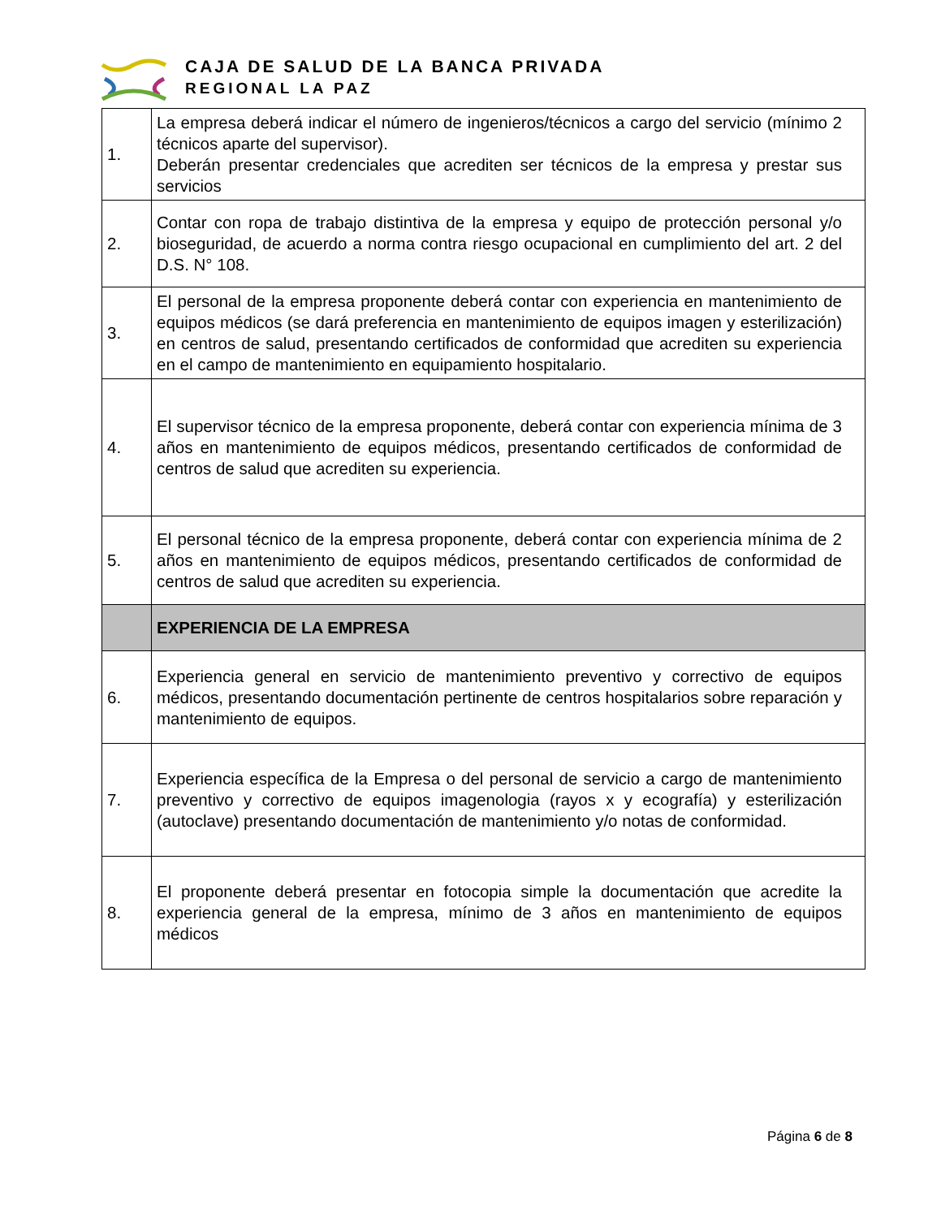CAJA DE SALUD DE LA BANCA PRIVADA
REGIONAL LA PAZ
| 1. | La empresa deberá indicar el número de ingenieros/técnicos a cargo del servicio (mínimo 2 técnicos aparte del supervisor). Deberán presentar credenciales que acrediten ser técnicos de la empresa y prestar sus servicios |
| 2. | Contar con ropa de trabajo distintiva de la empresa y equipo de protección personal y/o bioseguridad, de acuerdo a norma contra riesgo ocupacional en cumplimiento del art. 2 del D.S. N° 108. |
| 3. | El personal de la empresa proponente deberá contar con experiencia en mantenimiento de equipos médicos (se dará preferencia en mantenimiento de equipos imagen y esterilización) en centros de salud, presentando certificados de conformidad que acrediten su experiencia en el campo de mantenimiento en equipamiento hospitalario. |
| 4. | El supervisor técnico de la empresa proponente, deberá contar con experiencia mínima de 3 años en mantenimiento de equipos médicos, presentando certificados de conformidad de centros de salud que acrediten su experiencia. |
| 5. | El personal técnico de la empresa proponente, deberá contar con experiencia mínima de 2 años en mantenimiento de equipos médicos, presentando certificados de conformidad de centros de salud que acrediten su experiencia. |
| | EXPERIENCIA DE LA EMPRESA |
| 6. | Experiencia general en servicio de mantenimiento preventivo y correctivo de equipos médicos, presentando documentación pertinente de centros hospitalarios sobre reparación y mantenimiento de equipos. |
| 7. | Experiencia específica de la Empresa o del personal de servicio a cargo de mantenimiento preventivo y correctivo de equipos imagenologia (rayos x y ecografía) y esterilización (autoclave) presentando documentación de mantenimiento y/o notas de conformidad. |
| 8. | El proponente deberá presentar en fotocopia simple la documentación que acredite la experiencia general de la empresa, mínimo de 3 años en mantenimiento de equipos médicos |
Página 6 de 8